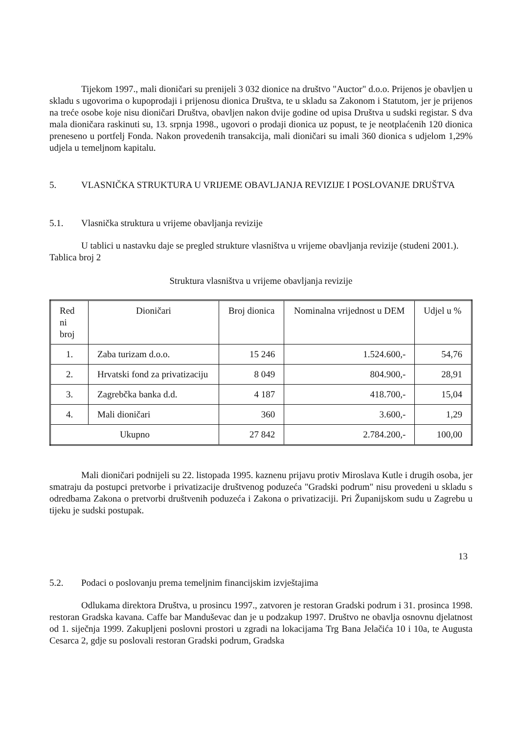Tijekom 1997., mali dioničari su prenijeli 3 032 dionice na društvo "Auctor" d.o.o. Prijenos je obavljen u skladu s ugovorima o kupoprodaji i prijenosu dionica Društva, te u skladu sa Zakonom i Statutom, jer je prijenos na treće osobe koje nisu dioničari Društva, obavljen nakon dvije godine od upisa Društva u sudski registar. S dva mala dioničara raskinuti su, 13. srpnja 1998., ugovori o prodaji dionica uz popust, te je neotplaćenih 120 dionica preneseno u portfelj Fonda. Nakon provedenih transakcija, mali dioničari su imali 360 dionica s udjelom 1,29% udjela u temeljnom kapitalu.
5. VLASNIČKA STRUKTURA U VRIJEME OBAVLJANJA REVIZIJE I POSLOVANJE DRUŠTVA
5.1. Vlasnička struktura u vrijeme obavljanja revizije
U tablici u nastavku daje se pregled strukture vlasništva u vrijeme obavljanja revizije (studeni 2001.).
Tablica broj 2
Struktura vlasništva u vrijeme obavljanja revizije
| Red ni broj | Dioničari | Broj dionica | Nominalna vrijednost u DEM | Udjel u % |
| 1. | Zaba turizam d.o.o. | 15 246 | 1.524.600,- | 54,76 |
| 2. | Hrvatski fond za privatizaciju | 8 049 | 804.900,- | 28,91 |
| 3. | Zagrebčka banka d.d. | 4 187 | 418.700,- | 15,04 |
| 4. | Mali dioničari | 360 | 3.600,- | 1,29 |
| Ukupno | | 27 842 | 2.784.200,- | 100,00 |
Mali dioničari podnijeli su 22. listopada 1995. kaznenu prijavu protiv Miroslava Kutle i drugih osoba, jer smatraju da postupci pretvorbe i privatizacije društvenog poduzeća "Gradski podrum" nisu provedeni u skladu s odredbama Zakona o pretvorbi društvenih poduzeća i Zakona o privatizaciji. Pri Županijskom sudu u Zagrebu u tijeku je sudski postupak.
13
5.2. Podaci o poslovanju prema temeljnim financijskim izvještajima
Odlukama direktora Društva, u prosincu 1997., zatvoren je restoran Gradski podrum i 31. prosinca 1998. restoran Gradska kavana. Caffe bar Manduševac dan je u podzakup 1997. Društvo ne obavlja osnovnu djelatnost od 1. siječnja 1999. Zakupljeni poslovni prostori u zgradi na lokacijama Trg Bana Jelačića 10 i 10a, te Augusta Cesarca 2, gdje su poslovali restoran Gradski podrum, Gradska